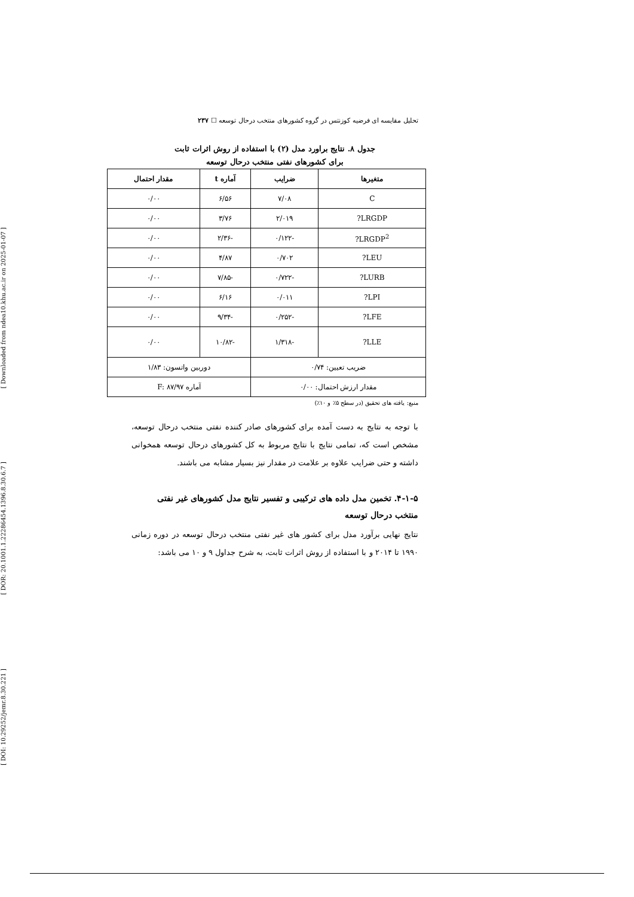[ Downloaded from ndea10.khu.ac.ir on 2025-01-07 ]
[ DOR: 20.1001.1.22286454.1396.8.30.6.7 ]
[ DOI: 10.29252/jemr.8.30.221 ]
تحلیل مقایسه ای فرضیه کوزنتس در گروه کشورهای منتخب درحال توسعه ☐ ۲۳۷
جدول ۸. نتایج براورد مدل (۲) با استفاده از روش اثرات ثابت
برای کشورهای نفتی منتخب درحال توسعه
| متغیرها | ضرایب | آماره t | مقدار احتمال |
| --- | --- | --- | --- |
| C | ۷/۰۸ | ۶/۵۶ | ۰/۰۰ |
| LRGDP? | ۲/۰۱۹ | ۳/۷۶ | ۰/۰۰ |
| LRGDP<sup>2</sup>? | -۰/۱۲۲ | -۲/۳۶ | ۰/۰۰ |
| LEU? | ۰/۷۰۲ | ۴/۸۷ | ۰/۰۰ |
| LURB? | -۰/۷۲۲ | -۷/۸۵ | ۰/۰۰ |
| LPI? | ۰/۰۱۱ | ۶/۱۶ | ۰/۰۰ |
| LFE? | -۰/۲۵۲ | -۹/۳۴ | ۰/۰۰ |
| LLE? | -۱/۳۱۸ | -۱۰/۸۲ | ۰/۰۰ |
| ضریب تعیین: ۰/۷۴ | | دوربین واتسون: ۱/۸۳ | |
| مقدار ارزش احتمال: ۰/۰۰ | | آماره F: ۸۷/۹۷ | |
منبع: یافته های تحقیق (در سطح ۵٪ و ۱۰٪)
با توجه به نتایج به دست آمده برای کشورهای صادر کننده نفتی منتخب درحال توسعه، مشخص است که، تمامی نتایج با نتایج مربوط به کل کشورهای درحال توسعه همخوانی داشته و حتی ضرایب علاوه بر علامت در مقدار نیز بسیار مشابه می باشند.
۴-۱-۵. تخمین مدل داده های ترکیبی و تفسیر نتایج مدل کشورهای غیر نفتی منتخب درحال توسعه
نتایج نهایی برآورد مدل برای کشور های غیر نفتی منتخب درحال توسعه در دوره زمانی ۱۹۹۰ تا ۲۰۱۴ و با استفاده از روش اثرات ثابت، به شرح جداول ۹ و ۱۰ می باشد: